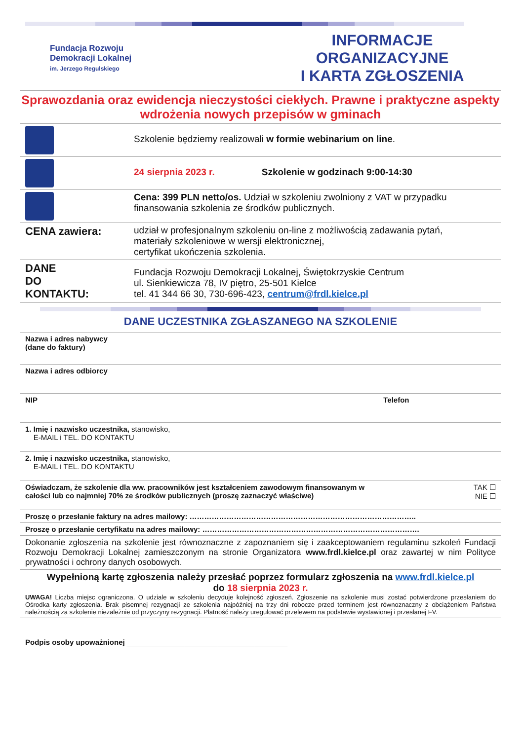Fundacja Rozwoju
Demokracji Lokalnej
im. Jerzego Regulskiego
INFORMACJE ORGANIZACYJNE
I KARTA ZGŁOSZENIA
Sprawozdania oraz ewidencja nieczystości ciekłych. Prawne i praktyczne aspekty wdrożenia nowych przepisów w gminach
| | Szkolenie będziemy realizowali w formie webinarium on line . |
| | 24 sierpnia 2023 r. Szkolenie w godzinach 9:00-14:30 |
| | Cena: 399 PLN netto/os. Udział w szkoleniu zwolniony z VAT w przypadku finansowania szkolenia ze środków publicznych. |
| CENA zawiera: | udział w profesjonalnym szkoleniu on-line z możliwością zadawania pytań, materiały szkoleniowe w wersji elektronicznej, certyfikat ukończenia szkolenia. |
| DANE DO KONTAKTU: | Fundacja Rozwoju Demokracji Lokalnej, Świętokrzyskie Centrum ul. Sienkiewicza 78, IV piętro, 25-501 Kielce tel. 41 344 66 30, 730-696-423, centrum@frdl.kielce.pl |
DANE UCZESTNIKA ZGŁASZANEGO NA SZKOLENIE
| Nazwa i adres nabywcy (dane do faktury) | |
| Nazwa i adres odbiorcy | |
| NIP | Telefon |
| 1. Imię i nazwisko uczestnika, stanowisko, E-MAIL i TEL. DO KONTAKTU | |
| 2. Imię i nazwisko uczestnika, stanowisko, E-MAIL i TEL. DO KONTAKTU | |
| Oświadczam, że szkolenie dla ww. pracowników jest kształceniem zawodowym finansowanym w całości lub co najmniej 70% ze środków publicznych (proszę zaznaczyć właściwe) | TAK ☐ NIE ☐ |
| Proszę o przesłanie faktury na adres mailowy: ……………………………………………………………………………….. | |
| Proszę o przesłanie certyfikatu na adres mailowy: ……………………………………………………………………………. | |
| Dokonanie zgłoszenia na szkolenie jest równoznaczne z zapoznaniem się i zaakceptowaniem regulaminu szkoleń Fundacji Rozwoju Demokracji Lokalnej zamieszczonym na stronie Organizatora www.frdl.kielce.pl oraz zawartej w nim Polityce prywatności i ochrony danych osobowych. | |
| Wypełnioną kartę zgłoszenia należy przesłać poprzez formularz zgłoszenia na www.frdl.kielce.pl do 18 sierpnia 2023 r. UWAGA! Liczba miejsc ograniczona. O udziale w szkoleniu decyduje kolejność zgłoszeń. Zgłoszenie na szkolenie musi zostać potwierdzone przesłaniem do Ośrodka karty zgłoszenia. Brak pisemnej rezygnacji ze szkolenia najpóźniej na trzy dni robocze przed terminem jest równoznaczny z obciążeniem Państwa należnością za szkolenie niezależnie od przyczyny rezygnacji. Płatność należy uregulować przelewem na podstawie wystawionej i przesłanej FV. | |
Podpis osoby upoważnionej _______________________________________